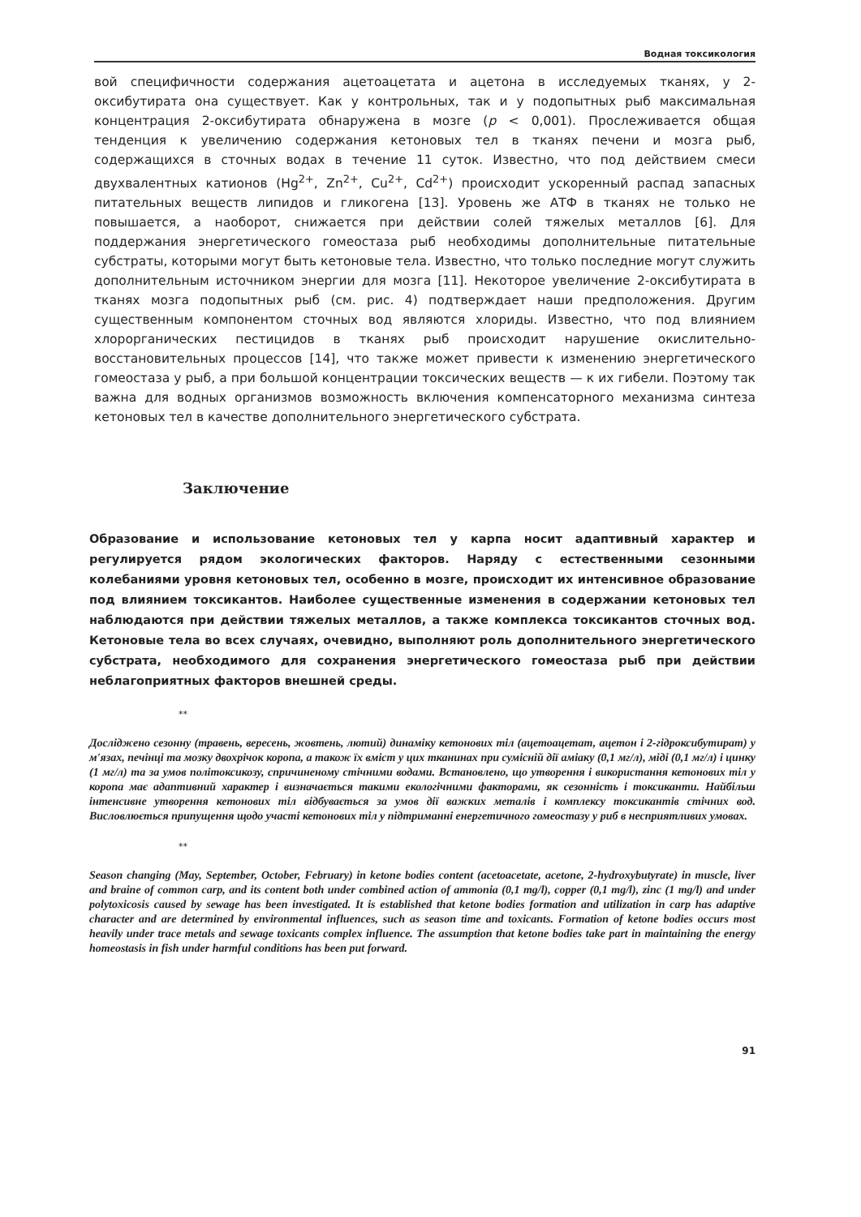Водная токсикология
вой специфичности содержания ацетоацетата и ацетона в исследуемых тканях, у 2-оксибутирата она существует. Как у контрольных, так и у подопытных рыб максимальная концентрация 2-оксибутирата обнаружена в мозге (p < 0,001). Прослеживается общая тенденция к увеличению содержания кетоновых тел в тканях печени и мозга рыб, содержащихся в сточных водах в течение 11 суток. Известно, что под действием смеси двухвалентных катионов (Hg<sup>2+</sup>, Zn<sup>2+</sup>, Cu<sup>2+</sup>, Cd<sup>2+</sup>) происходит ускоренный распад запасных питательных веществ липидов и гликогена [13]. Уровень же АТФ в тканях не только не повышается, а наоборот, снижается при действии солей тяжелых металлов [6]. Для поддержания энергетического гомеостаза рыб необходимы дополнительные питательные субстраты, которыми могут быть кетоновые тела. Известно, что только последние могут служить дополнительным источником энергии для мозга [11]. Некоторое увеличение 2-оксибутирата в тканях мозга подопытных рыб (см. рис. 4) подтверждает наши предположения. Другим существенным компонентом сточных вод являются хлориды. Известно, что под влиянием хлорорганических пестицидов в тканях рыб происходит нарушение окислительно-восстановительных процессов [14], что также может привести к изменению энергетического гомеостаза у рыб, а при большой концентрации токсических веществ — к их гибели. Поэтому так важна для водных организмов возможность включения компенсаторного механизма синтеза кетоновых тел в качестве дополнительного энергетического субстрата.
Заключение
Образование и использование кетоновых тел у карпа носит адаптивный характер и регулируется рядом экологических факторов. Наряду с естественными сезонными колебаниями уровня кетоновых тел, особенно в мозге, происходит их интенсивное образование под влиянием токсикантов. Наиболее существенные изменения в содержании кетоновых тел наблюдаются при действии тяжелых металлов, а также комплекса токсикантов сточных вод. Кетоновые тела во всех случаях, очевидно, выполняют роль дополнительного энергетического субстрата, необходимого для сохранения энергетического гомеостаза рыб при действии неблагоприятных факторов внешней среды.
**
Досліджено сезонну (травень, вересень, жовтень, лютий) динаміку кетонових тіл (ацетоацетат, ацетон і 2-гідроксибутират) у м'язах, печінці та мозку двохрічок коропа, а також їх вміст у цих тканинах при сумісній дії аміаку (0,1 мг/л), міді (0,1 мг/л) і цинку (1 мг/л) та за умов політоксикозу, спричиненому стічними водами. Встановлено, що утворення і використання кетонових тіл у коропа має адаптивний характер і визначається такими екологічними факторами, як сезонність і токсиканти. Найбільш інтенсивне утворення кетонових тіл відбувається за умов дії важких металів і комплексу токсикантів стічних вод. Висловлюється припущення щодо участі кетонових тіл у підтриманні енергетичного гомеостазу у риб в несприятливих умовах.
**
Season changing (May, September, October, February) in ketone bodies content (acetoacetate, acetone, 2-hydroxybutyrate) in muscle, liver and braine of common carp, and its content both under combined action of ammonia (0,1 mg/l), copper (0,1 mg/l), zinc (1 mg/l) and under polytoxicosis caused by sewage has been investigated. It is established that ketone bodies formation and utilization in carp has adaptive character and are determined by environmental influences, such as season time and toxicants. Formation of ketone bodies occurs most heavily under trace metals and sewage toxicants complex influence. The assumption that ketone bodies take part in maintaining the energy homeostasis in fish under harmful conditions has been put forward.
91